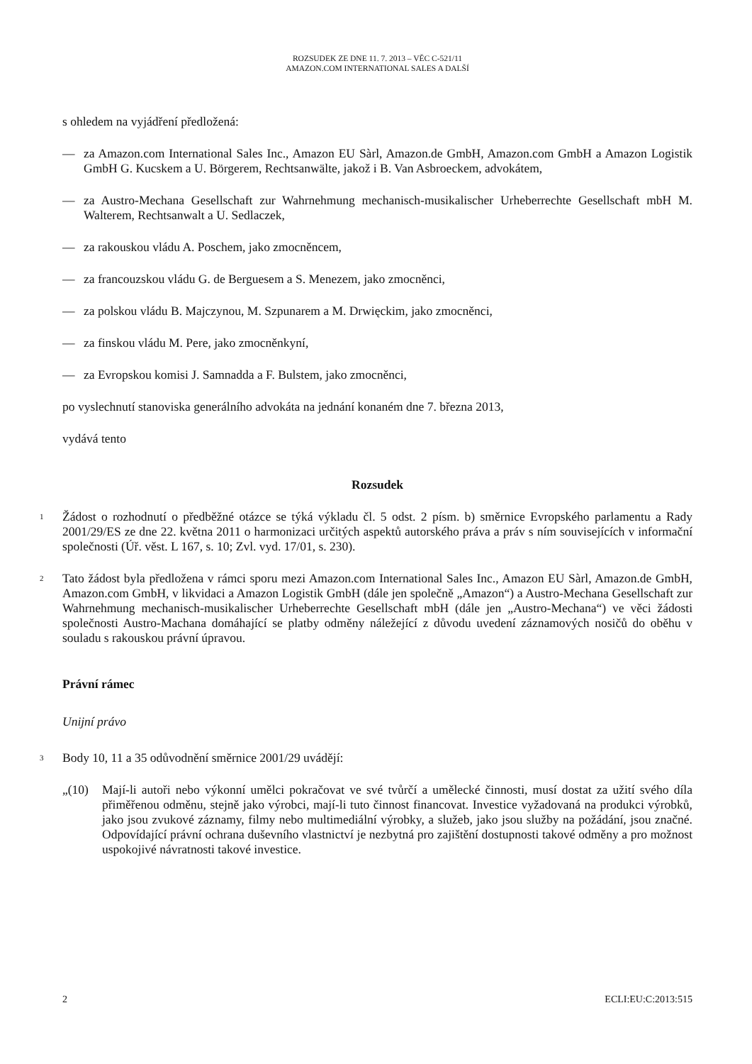ROZSUDEK ZE DNE 11. 7. 2013 – VĚC C-521/11
AMAZON.COM INTERNATIONAL SALES A DALŠÍ
s ohledem na vyjádření předložená:
— za Amazon.com International Sales Inc., Amazon EU Sàrl, Amazon.de GmbH, Amazon.com GmbH a Amazon Logistik GmbH G. Kucskem a U. Börgerem, Rechtsanwälte, jakož i B. Van Asbroeckem, advokátem,
— za Austro-Mechana Gesellschaft zur Wahrnehmung mechanisch-musikalischer Urheberrechte Gesellschaft mbH M. Walterem, Rechtsanwalt a U. Sedlaczek,
— za rakouskou vládu A. Poschem, jako zmocněncem,
— za francouzskou vládu G. de Berguesem a S. Menezem, jako zmocněnci,
— za polskou vládu B. Majczynou, M. Szpunarem a M. Drwięckim, jako zmocněnci,
— za finskou vládu M. Pere, jako zmocněnkyní,
— za Evropskou komisi J. Samnadda a F. Bulstem, jako zmocněnci,
po vyslechnutí stanoviska generálního advokáta na jednání konaném dne 7. března 2013,
vydává tento
Rozsudek
1 Žádost o rozhodnutí o předběžné otázce se týká výkladu čl. 5 odst. 2 písm. b) směrnice Evropského parlamentu a Rady 2001/29/ES ze dne 22. května 2011 o harmonizaci určitých aspektů autorského práva a práv s ním souvisejících v informační společnosti (Úř. věst. L 167, s. 10; Zvl. vyd. 17/01, s. 230).
2 Tato žádost byla předložena v rámci sporu mezi Amazon.com International Sales Inc., Amazon EU Sàrl, Amazon.de GmbH, Amazon.com GmbH, v likvidaci a Amazon Logistik GmbH (dále jen společně „Amazon“) a Austro-Mechana Gesellschaft zur Wahrnehmung mechanisch-musikalischer Urheberrechte Gesellschaft mbH (dále jen „Austro-Mechana“) ve věci žádosti společnosti Austro-Machana domáhající se platby odměny náležející z důvodu uvedení záznamových nosičů do oběhu v souladu s rakouskou právní úpravou.
Právní rámec
Unijní právo
3 Body 10, 11 a 35 odůvodnění směrnice 2001/29 uvádějí:
„(10) Mají-li autoři nebo výkonní umělci pokračovat ve své tvůrčí a umělecké činnosti, musí dostat za užití svého díla přiměřenou odměnu, stejně jako výrobci, mají-li tuto činnost financovat. Investice vyžadovaná na produkci výrobků, jako jsou zvukové záznamy, filmy nebo multimediální výrobky, a služeb, jako jsou služby na požádání, jsou značné. Odpovídající právní ochrana duševního vlastnictví je nezbytná pro zajištění dostupnosti takové odměny a pro možnost uspokojivé návratnosti takové investice.
2 ECLI:EU:C:2013:515